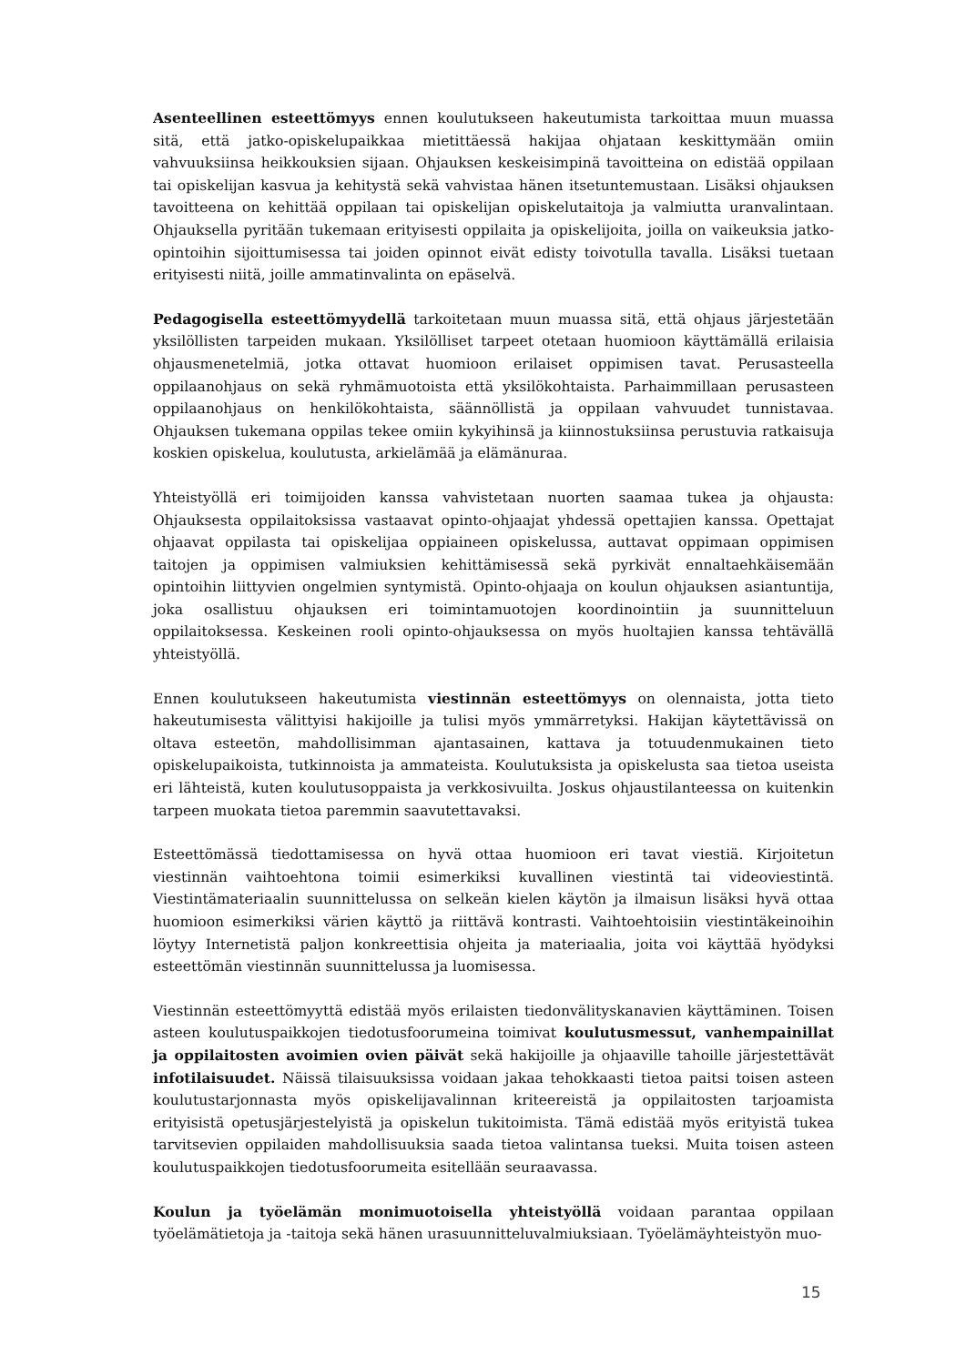Asenteellinen esteettömyys ennen koulutukseen hakeutumista tarkoittaa muun muassa sitä, että jatko-opiskelupaikkaa mietittäessä hakijaa ohjataan keskittymään omiin vahvuuksiinsa heikkouksien sijaan. Ohjauksen keskeisimpinä tavoitteina on edistää oppilaan tai opiskelijan kasvua ja kehitystä sekä vahvistaa hänen itsetuntemustaan. Lisäksi ohjauksen tavoitteena on kehittää oppilaan tai opiskelijan opiskelutaitoja ja valmiutta uranvalintaan. Ohjauksella pyritään tukemaan erityisesti oppilaita ja opiskelijoita, joilla on vaikeuksia jatko-opintoihin sijoittumisessa tai joiden opinnot eivät edisty toivotulla tavalla. Lisäksi tuetaan erityisesti niitä, joille ammatinvalinta on epäselvä.
Pedagogisella esteettömyydellä tarkoitetaan muun muassa sitä, että ohjaus järjestetään yksilöllisten tarpeiden mukaan. Yksilölliset tarpeet otetaan huomioon käyttämällä erilaisia ohjausmenetelmiä, jotka ottavat huomioon erilaiset oppimisen tavat. Perusasteella oppilaanohjaus on sekä ryhmämuotoista että yksilökohtaista. Parhaimmillaan perusasteen oppilaanohjaus on henkilökohtaista, säännöllistä ja oppilaan vahvuudet tunnistavaa. Ohjauksen tukemana oppilas tekee omiin kykyihinsä ja kiinnostuksiinsa perustuvia ratkaisuja koskien opiskelua, koulutusta, arkielämää ja elämänuraa.
Yhteistyöllä eri toimijoiden kanssa vahvistetaan nuorten saamaa tukea ja ohjausta: Ohjauksesta oppilaitoksissa vastaavat opinto-ohjaajat yhdessä opettajien kanssa. Opettajat ohjaavat oppilasta tai opiskelijaa oppiaineen opiskelussa, auttavat oppimaan oppimisen taitojen ja oppimisen valmiuksien kehittämisessä sekä pyrkivät ennaltaehkäisemään opintoihin liittyvien ongelmien syntymistä. Opinto-ohjaaja on koulun ohjauksen asiantuntija, joka osallistuu ohjauksen eri toimintamuotojen koordinointiin ja suunnitteluun oppilaitoksessa. Keskeinen rooli opinto-ohjauksessa on myös huoltajien kanssa tehtävällä yhteistyöllä.
Ennen koulutukseen hakeutumista viestinnän esteettömyys on olennaista, jotta tieto hakeutumisesta välittyisi hakijoille ja tulisi myös ymmärretyksi. Hakijan käytettävissä on oltava esteetön, mahdollisimman ajantasainen, kattava ja totuudenmukainen tieto opiskelupaikoista, tutkinnoista ja ammateista. Koulutuksista ja opiskelusta saa tietoa useista eri lähteistä, kuten koulutusoppaista ja verkkosivuilta. Joskus ohjaustilanteessa on kuitenkin tarpeen muokata tietoa paremmin saavutettavaksi.
Esteettömässä tiedottamisessa on hyvä ottaa huomioon eri tavat viestiä. Kirjoitetun viestinnän vaihtoehtona toimii esimerkiksi kuvallinen viestintä tai videoviestintä. Viestintämateriaalin suunnittelussa on selkeän kielen käytön ja ilmaisun lisäksi hyvä ottaa huomioon esimerkiksi värien käyttö ja riittävä kontrasti. Vaihtoehtoisiin viestintäkeinoihin löytyy Internetistä paljon konkreettisia ohjeita ja materiaalia, joita voi käyttää hyödyksi esteettömän viestinnän suunnittelussa ja luomisessa.
Viestinnän esteettömyyttä edistää myös erilaisten tiedonvälityskanavien käyttäminen. Toisen asteen koulutuspaikkojen tiedotusfoorumeina toimivat koulutusmessut, vanhempainillat ja oppilaitosten avoimien ovien päivät sekä hakijoille ja ohjaaville tahoille järjestettävät infotilaisuudet. Näissä tilaisuuksissa voidaan jakaa tehokkaasti tietoa paitsi toisen asteen koulutustarjonnasta myös opiskelijavalinnan kriteereistä ja oppilaitosten tarjoamista erityisistä opetusjärjestelyistä ja opiskelun tukitoimista. Tämä edistää myös erityistä tukea tarvitsevien oppilaiden mahdollisuuksia saada tietoa valintansa tueksi. Muita toisen asteen koulutuspaikkojen tiedotusfoorumeita esitellään seuraavassa.
Koulun ja työelämän monimuotoisella yhteistyöllä voidaan parantaa oppilaan työelämätietoja ja -taitoja sekä hänen urasuunnitteluvalmiuksiaan. Työelämäyhteistyön muo-
15